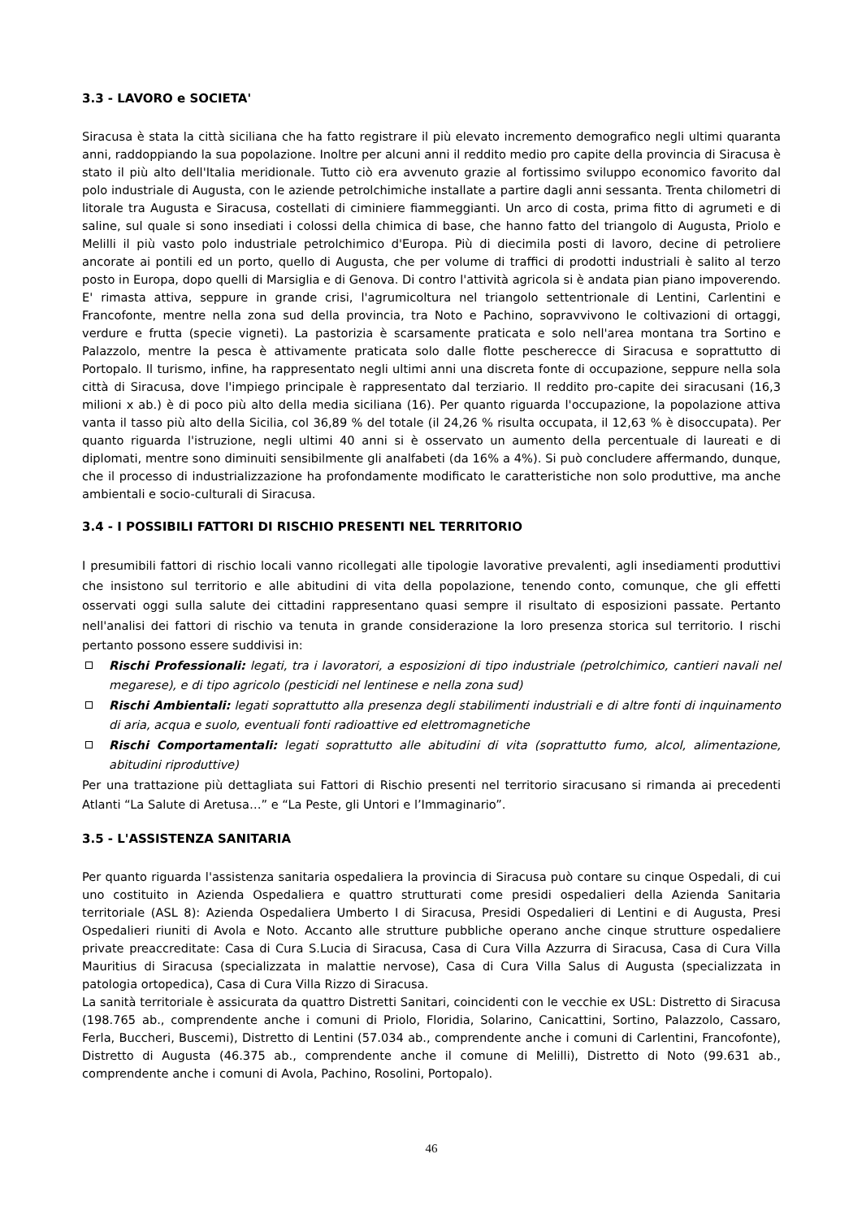3.3 - LAVORO e SOCIETA'
Siracusa è stata la città siciliana che ha fatto registrare il più elevato incremento demografico negli ultimi quaranta anni, raddoppiando la sua popolazione. Inoltre per alcuni anni il reddito medio pro capite della provincia di Siracusa è stato il più alto dell'Italia meridionale. Tutto ciò era avvenuto grazie al fortissimo sviluppo economico favorito dal polo industriale di Augusta, con le aziende petrolchimiche installate a partire dagli anni sessanta. Trenta chilometri di litorale tra Augusta e Siracusa, costellati di ciminiere fiammeggianti. Un arco di costa, prima fitto di agrumeti e di saline, sul quale si sono insediati i colossi della chimica di base, che hanno fatto del triangolo di Augusta, Priolo e Melilli il più vasto polo industriale petrolchimico d'Europa. Più di diecimila posti di lavoro, decine di petroliere ancorate ai pontili ed un porto, quello di Augusta, che per volume di traffici di prodotti industriali è salito al terzo posto in Europa, dopo quelli di Marsiglia e di Genova. Di contro l'attività agricola si è andata pian piano impoverendo. E' rimasta attiva, seppure in grande crisi, l'agrumicoltura nel triangolo settentrionale di Lentini, Carlentini e Francofonte, mentre nella zona sud della provincia, tra Noto e Pachino, sopravvivono le coltivazioni di ortaggi, verdure e frutta (specie vigneti). La pastorizia è scarsamente praticata e solo nell'area montana tra Sortino e Palazzolo, mentre la pesca è attivamente praticata solo dalle flotte pescherecce di Siracusa e soprattutto di Portopalo. Il turismo, infine, ha rappresentato negli ultimi anni una discreta fonte di occupazione, seppure nella sola città di Siracusa, dove l'impiego principale è rappresentato dal terziario. Il reddito pro-capite dei siracusani (16,3 milioni x ab.) è di poco più alto della media siciliana (16). Per quanto riguarda l'occupazione, la popolazione attiva vanta il tasso più alto della Sicilia, col 36,89 % del totale (il 24,26 % risulta occupata, il 12,63 % è disoccupata). Per quanto riguarda l'istruzione, negli ultimi 40 anni si è osservato un aumento della percentuale di laureati e di diplomati, mentre sono diminuiti sensibilmente gli analfabeti (da 16% a 4%). Si può concludere affermando, dunque, che il processo di industrializzazione ha profondamente modificato le caratteristiche non solo produttive, ma anche ambientali e socio-culturali di Siracusa.
3.4 - I POSSIBILI FATTORI DI RISCHIO PRESENTI NEL TERRITORIO
I presumibili fattori di rischio locali vanno ricollegati alle tipologie lavorative prevalenti, agli insediamenti produttivi che insistono sul territorio e alle abitudini di vita della popolazione, tenendo conto, comunque, che gli effetti osservati oggi sulla salute dei cittadini rappresentano quasi sempre il risultato di esposizioni passate. Pertanto nell'analisi dei fattori di rischio va tenuta in grande considerazione la loro presenza storica sul territorio. I rischi pertanto possono essere suddivisi in:
Rischi Professionali: legati, tra i lavoratori, a esposizioni di tipo industriale (petrolchimico, cantieri navali nel megarese), e di tipo agricolo (pesticidi nel lentinese e nella zona sud)
Rischi Ambientali: legati soprattutto alla presenza degli stabilimenti industriali e di altre fonti di inquinamento di aria, acqua e suolo, eventuali fonti radioattive ed elettromagnetiche
Rischi Comportamentali: legati soprattutto alle abitudini di vita (soprattutto fumo, alcol, alimentazione, abitudini riproduttive)
Per una trattazione più dettagliata sui Fattori di Rischio presenti nel territorio siracusano si rimanda ai precedenti Atlanti “La Salute di Aretusa…” e “La Peste, gli Untori e l’Immaginario”.
3.5 - L'ASSISTENZA SANITARIA
Per quanto riguarda l'assistenza sanitaria ospedaliera la provincia di Siracusa può contare su cinque Ospedali, di cui uno costituito in Azienda Ospedaliera e quattro strutturati come presidi ospedalieri della Azienda Sanitaria territoriale (ASL 8): Azienda Ospedaliera Umberto I di Siracusa, Presidi Ospedalieri di Lentini e di Augusta, Presi Ospedalieri riuniti di Avola e Noto. Accanto alle strutture pubbliche operano anche cinque strutture ospedaliere private preaccreditate: Casa di Cura S.Lucia di Siracusa, Casa di Cura Villa Azzurra di Siracusa, Casa di Cura Villa Mauritius di Siracusa (specializzata in malattie nervose), Casa di Cura Villa Salus di Augusta (specializzata in patologia ortopedica), Casa di Cura Villa Rizzo di Siracusa.
La sanità territoriale è assicurata da quattro Distretti Sanitari, coincidenti con le vecchie ex USL: Distretto di Siracusa (198.765 ab., comprendente anche i comuni di Priolo, Floridia, Solarino, Canicattini, Sortino, Palazzolo, Cassaro, Ferla, Buccheri, Buscemi), Distretto di Lentini (57.034 ab., comprendente anche i comuni di Carlentini, Francofonte), Distretto di Augusta (46.375 ab., comprendente anche il comune di Melilli), Distretto di Noto (99.631 ab., comprendente anche i comuni di Avola, Pachino, Rosolini, Portopalo).
46